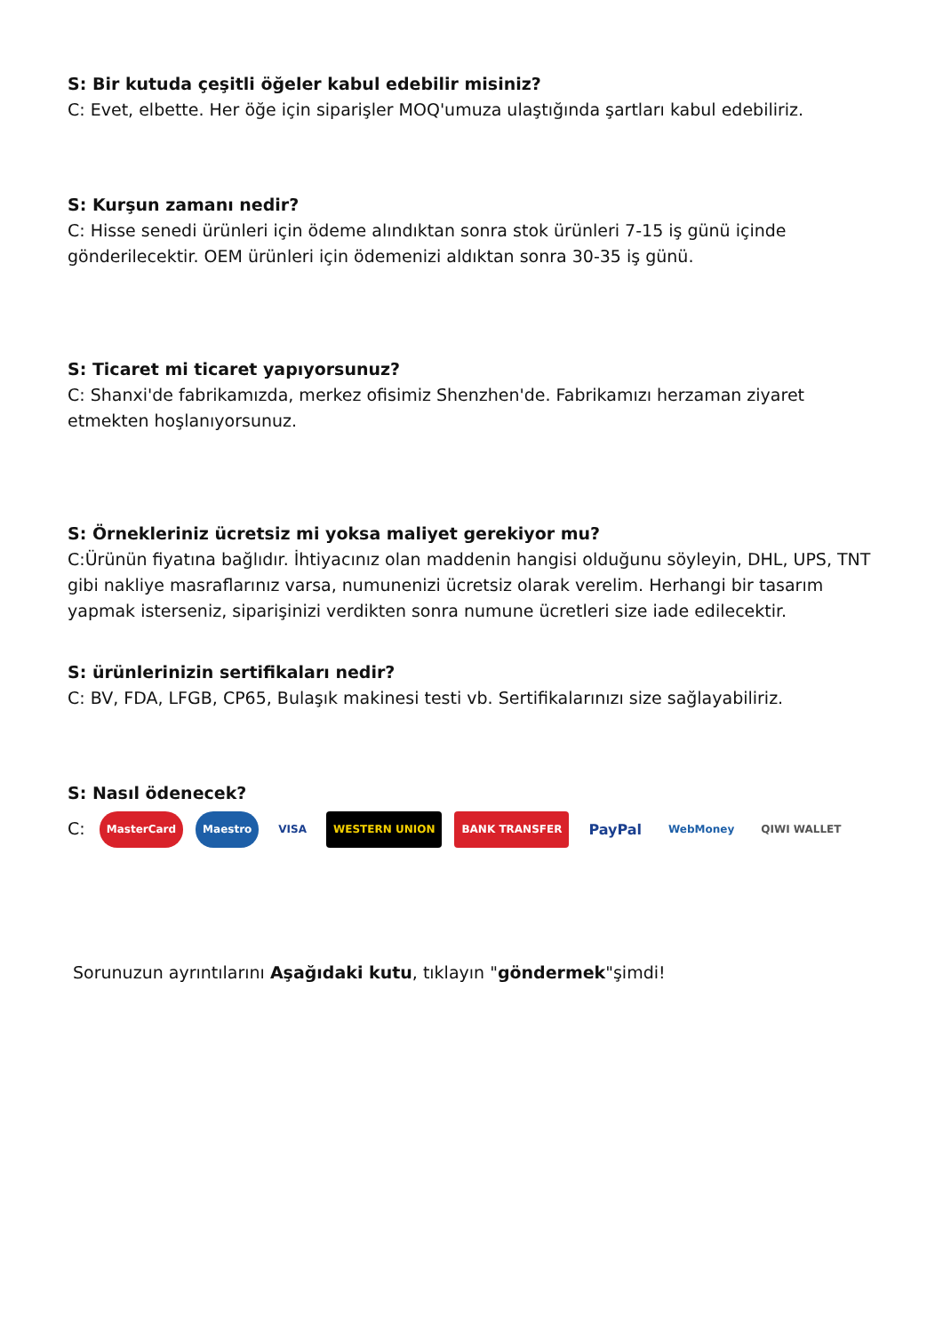S: Bir kutuda çeşitli öğeler kabul edebilir misiniz?
C: Evet, elbette. Her öğe için siparişler MOQ'umuza ulaştığında şartları kabul edebiliriz.
S: Kurşun zamanı nedir?
C: Hisse senedi ürünleri için ödeme alındıktan sonra stok ürünleri 7-15 iş günü içinde gönderilecektir. OEM ürünleri için ödemenizi aldıktan sonra 30-35 iş günü.
S: Ticaret mi ticaret yapıyorsunuz?
C: Shanxi'de fabrikamızda, merkez ofisimiz Shenzhen'de. Fabrikamızı herzaman ziyaret etmekten hoşlanıyorsunuz.
S: Örnekleriniz ücretsiz mi yoksa maliyet gerekiyor mu?
C:Ürünün fiyatına bağlıdır. İhtiyacınız olan maddenin hangisi olduğunu söyleyin, DHL, UPS, TNT gibi nakliye masraflarınız varsa, numunenizi ücretsiz olarak verelim. Herhangi bir tasarım yapmak isterseniz, siparişinizi verdikten sonra numune ücretleri size iade edilecektir.
S: ürünlerinizin sertifikaları nedir?
C: BV, FDA, LFGB, CP65, Bulaşık makinesi testi vb. Sertifikalarınızı size sağlayabiliriz.
S: Nasıl ödenecek?
C: MasterCard Maestro VISA WESTERN UNION BANK TRANSFER PayPal WebMoney QIWI WALLET
Sorunuzun ayrıntılarını Aşağıdaki kutu, tıklayın "göndermek"şimdi!